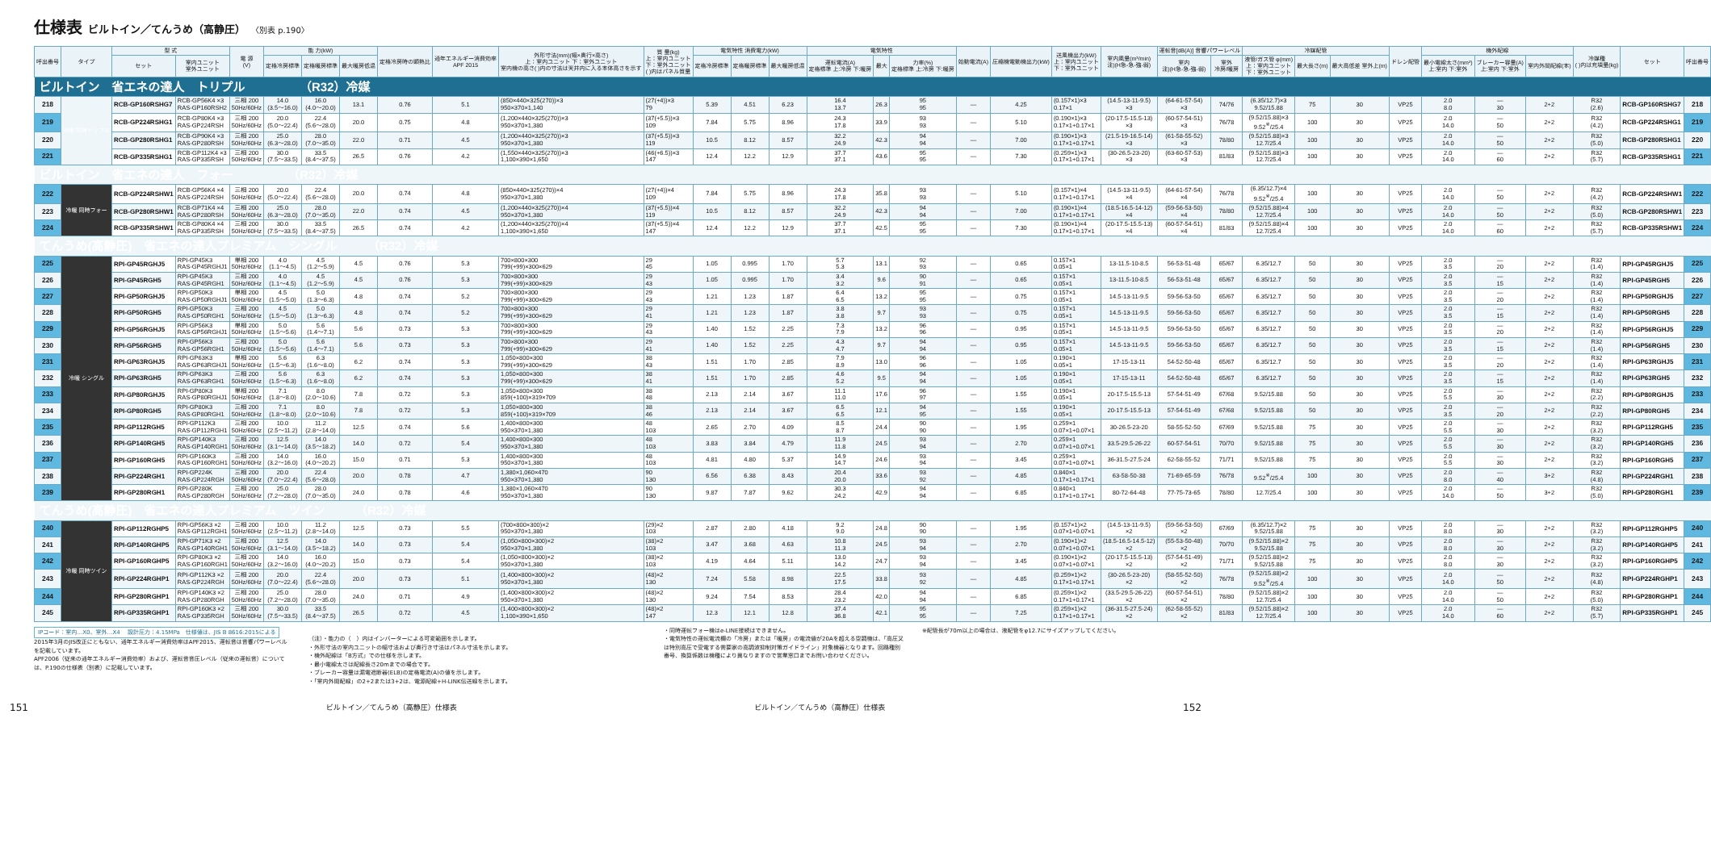仕様表 ビルトイン／てんうめ（高静圧） 〈別表 p.190〉
| 呼出番号 | タイプ | 型 式 | | 電 源 (V) | 能 力(kW) | | | 定格冷房時の顕熱比 | 通年エネルギー消費効率 APF 2015 | 外形寸法(mm)(幅×奥行×高さ) 上：室内ユニット 下：室外ユニット 室内機の高さ( )内の寸法は天井内に入る本体高さを示す | 質 量(kg) 上：室内ユニット 下：室外ユニット ( )内はパネル質量 | 電気特性 消費電力(kW) | | | 電気特性 | | | 始動電流(A) | 圧縮機電動機出力(kW) | 送風機出力(kW) 上：室内ユニット 下：室外ユニット | 室内風量(m³/min) 注)(H急-急-強-弱) | 運転音[dB(A)] 音響パワーレベル | | 冷媒配管 | | | ドレン配管 | 機外配線 | | | 冷媒種 ( )内は充填量(kg) | セット | 呼出番号 |
| --- | --- | --- | --- | --- | --- | --- | --- | --- | --- | --- | --- | --- | --- | --- | --- | --- | --- | --- | --- | --- | --- | --- | --- | --- | --- | --- | --- | --- | --- | --- | --- | --- | --- |
| | | セット | 室内ユニット 室外ユニット | | 定格冷房標準 | 定格暖房標準 | 最大暖房低温 | | | | | 定格冷房標準 | 定格暖房標準 | 最大暖房低温 | 運転電流(A) 定格標準 上:冷房 下:暖房 | 最大 | 力率(%) 定格標準 上:冷房 下:暖房 | | | | | 室内 注)(H急-急-強-弱) | 室外 冷房/暖房 | 液管/ガス管 φ(mm) 上：室内ユニット 下：室外ユニット | 最大長さ(m) | 最大高低差 室外上(m) | | 最小電線太さ(mm²) 上:室内 下:室外 | ブレーカー容量(A) 上:室内 下:室外 | 室内外間配線(本) | | | |
| ビルトイン 省エネの達人 トリプル （R32）冷媒 | | | | | | | | | | | | | | | | | | | | | | | | | | | | | | | | | |
| 218 | 冷暖 同時トリプル | RCB-GP160RSHG7 | RCB-GP56K4 ×3 RAS-GP160RSH2 | 三相 200 50Hz/60Hz | 14.0 (3.5～16.0) | 16.0 (4.0～20.0) | 13.1 | 0.76 | 5.1 | (850×440×325(270))×3 950×370×1,140 | (27(+4))×3 79 | 5.39 | 4.51 | 6.23 | 16.4 13.7 | 26.3 | 95 95 | — | 4.25 | (0.157×1)×3 0.17×1 | (14.5-13-11-9.5) ×3 | (64-61-57-54) ×3 | 74/76 | (6.35/12.7)×3 9.52/15.88 | 75 | 30 | VP25 | 2.0 8.0 | — 30 | 2+2 | R32 (2.6) | RCB-GP160RSHG7 | 218 |
| 219 | | RCB-GP224RSHG1 | RCB-GP80K4 ×3 RAS-GP224RSH | 三相 200 50Hz/60Hz | 20.0 (5.0～22.4) | 22.4 (5.6～28.0) | 20.0 | 0.75 | 4.8 | (1,200×440×325(270))×3 950×370×1,380 | (37(+5.5))×3 109 | 7.84 | 5.75 | 8.96 | 24.3 17.8 | 33.9 | 93 93 | — | 5.10 | (0.190×1)×3 0.17×1+0.17×1 | (20-17.5-15.5-13) ×3 | (60-57-54-51) ×3 | 76/78 | (9.52/15.88)×3 9.52<sup>※</sup>/25.4 | 100 | 30 | VP25 | 2.0 14.0 | — 50 | 2+2 | R32 (4.2) | RCB-GP224RSHG1 | 219 |
| 220 | | RCB-GP280RSHG1 | RCB-GP90K4 ×3 RAS-GP280RSH | 三相 200 50Hz/60Hz | 25.0 (6.3～28.0) | 28.0 (7.0～35.0) | 22.0 | 0.71 | 4.5 | (1,200×440×325(270))×3 950×370×1,380 | (37(+5.5))×3 119 | 10.5 | 8.12 | 8.57 | 32.2 24.9 | 42.3 | 94 94 | — | 7.00 | (0.190×1)×3 0.17×1+0.17×1 | (21.5-19-16.5-14) ×3 | (61-58-55-52) ×3 | 78/80 | (9.52/15.88)×3 12.7/25.4 | 100 | 30 | VP25 | 2.0 14.0 | — 50 | 2+2 | R32 (5.0) | RCB-GP280RSHG1 | 220 |
| 221 | | RCB-GP335RSHG1 | RCB-GP112K4 ×3 RAS-GP335RSH | 三相 200 50Hz/60Hz | 30.0 (7.5～33.5) | 33.5 (8.4～37.5) | 26.5 | 0.76 | 4.2 | (1,550×440×325(270))×3 1,100×390×1,650 | (46(+6.5))×3 147 | 12.4 | 12.2 | 12.9 | 37.7 37.1 | 43.6 | 95 95 | — | 7.30 | (0.259×1)×3 0.17×1+0.17×1 | (30-26.5-23-20) ×3 | (63-60-57-53) ×3 | 81/83 | (9.52/15.88)×3 12.7/25.4 | 100 | 30 | VP25 | 2.0 14.0 | — 60 | 2+2 | R32 (5.7) | RCB-GP335RSHG1 | 221 |
| ビルトイン 省エネの達人 フォー （R32）冷媒 | | | | | | | | | | | | | | | | | | | | | | | | | | | | | | | | | |
| 222 | 冷暖 同時フォー | RCB-GP224RSHW1 | RCB-GP56K4 ×4 RAS-GP224RSH | 三相 200 50Hz/60Hz | 20.0 (5.0～22.4) | 22.4 (5.6～28.0) | 20.0 | 0.74 | 4.8 | (850×440×325(270))×4 950×370×1,380 | (27(+4))×4 109 | 7.84 | 5.75 | 8.96 | 24.3 17.8 | 35.8 | 93 93 | — | 5.10 | (0.157×1)×4 0.17×1+0.17×1 | (14.5-13-11-9.5) ×4 | (64-61-57-54) ×4 | 76/78 | (6.35/12.7)×4 9.52<sup>※</sup>/25.4 | 100 | 30 | VP25 | 2.0 14.0 | — 50 | 2+2 | R32 (4.2) | RCB-GP224RSHW1 | 222 |
| 223 | | RCB-GP280RSHW1 | RCB-GP71K4 ×4 RAS-GP280RSH | 三相 200 50Hz/60Hz | 25.0 (6.3～28.0) | 28.0 (7.0～35.0) | 22.0 | 0.74 | 4.5 | (1,200×440×325(270))×4 950×370×1,380 | (37(+5.5))×4 119 | 10.5 | 8.12 | 8.57 | 32.2 24.9 | 42.3 | 94 94 | — | 7.00 | (0.190×1)×4 0.17×1+0.17×1 | (18.5-16.5-14-12) ×4 | (59-56-53-50) ×4 | 78/80 | (9.52/15.88)×4 12.7/25.4 | 100 | 30 | VP25 | 2.0 14.0 | — 50 | 2+2 | R32 (5.0) | RCB-GP280RSHW1 | 223 |
| 224 | | RCB-GP335RSHW1 | RCB-GP80K4 ×4 RAS-GP335RSH | 三相 200 50Hz/60Hz | 30.0 (7.5～33.5) | 33.5 (8.4～37.5) | 26.5 | 0.74 | 4.2 | (1,200×440×325(270))×4 1,100×390×1,650 | (37(+5.5))×4 147 | 12.4 | 12.2 | 12.9 | 37.7 37.1 | 42.5 | 95 95 | — | 7.30 | (0.190×1)×4 0.17×1+0.17×1 | (20-17.5-15.5-13) ×4 | (60-57-54-51) ×4 | 81/83 | (9.52/15.88)×4 12.7/25.4 | 100 | 30 | VP25 | 2.0 14.0 | — 60 | 2+2 | R32 (5.7) | RCB-GP335RSHW1 | 224 |
| てんうめ(高静圧) 省エネの達人プレミアム シングル （R32）冷媒 | | | | | | | | | | | | | | | | | | | | | | | | | | | | | | | | | |
| 225 | 冷暖 シングル | RPI-GP45RGHJ5 | RPI-GP45K3 RAS-GP45RGHJ1 | 単相 200 50Hz/60Hz | 4.0 (1.1～4.5) | 4.5 (1.2～5.9) | 4.5 | 0.76 | 5.3 | 700×800×300 799(+99)×300×629 | 29 45 | 1.05 | 0.995 | 1.70 | 5.7 5.3 | 13.1 | 92 93 | — | 0.65 | 0.157×1 0.05×1 | 13-11.5-10-8.5 | 56-53-51-48 | 65/67 | 6.35/12.7 | 50 | 30 | VP25 | 2.0 3.5 | — 20 | 2+2 | R32 (1.4) | RPI-GP45RGHJ5 | 225 |
| 226 | | RPI-GP45RGH5 | RPI-GP45K3 RAS-GP45RGH1 | 三相 200 50Hz/60Hz | 4.0 (1.1～4.5) | 4.5 (1.2～5.9) | 4.5 | 0.76 | 5.3 | 700×800×300 799(+99)×300×629 | 29 43 | 1.05 | 0.995 | 1.70 | 3.4 3.2 | 9.6 | 90 91 | — | 0.65 | 0.157×1 0.05×1 | 13-11.5-10-8.5 | 56-53-51-48 | 65/67 | 6.35/12.7 | 50 | 30 | VP25 | 2.0 3.5 | — 15 | 2+2 | R32 (1.4) | RPI-GP45RGH5 | 226 |
| 227 | | RPI-GP50RGHJ5 | RPI-GP50K3 RAS-GP50RGHJ1 | 単相 200 50Hz/60Hz | 4.5 (1.5～5.0) | 5.0 (1.3～6.3) | 4.8 | 0.74 | 5.2 | 700×800×300 799(+99)×300×629 | 29 43 | 1.21 | 1.23 | 1.87 | 6.4 6.5 | 13.2 | 95 95 | — | 0.75 | 0.157×1 0.05×1 | 14.5-13-11-9.5 | 59-56-53-50 | 65/67 | 6.35/12.7 | 50 | 30 | VP25 | 2.0 3.5 | — 20 | 2+2 | R32 (1.4) | RPI-GP50RGHJ5 | 227 |
| 228 | | RPI-GP50RGH5 | RPI-GP50K3 RAS-GP50RGH1 | 三相 200 50Hz/60Hz | 4.5 (1.5～5.0) | 5.0 (1.3～6.3) | 4.8 | 0.74 | 5.2 | 700×800×300 799(+99)×300×629 | 29 41 | 1.21 | 1.23 | 1.87 | 3.8 3.8 | 9.7 | 93 93 | — | 0.75 | 0.157×1 0.05×1 | 14.5-13-11-9.5 | 59-56-53-50 | 65/67 | 6.35/12.7 | 50 | 30 | VP25 | 2.0 3.5 | — 15 | 2+2 | R32 (1.4) | RPI-GP50RGH5 | 228 |
| 229 | | RPI-GP56RGHJ5 | RPI-GP56K3 RAS-GP56RGHJ1 | 単相 200 50Hz/60Hz | 5.0 (1.5～5.6) | 5.6 (1.4～7.1) | 5.6 | 0.73 | 5.3 | 700×800×300 799(+99)×300×629 | 29 43 | 1.40 | 1.52 | 2.25 | 7.3 7.9 | 13.2 | 96 96 | — | 0.95 | 0.157×1 0.05×1 | 14.5-13-11-9.5 | 59-56-53-50 | 65/67 | 6.35/12.7 | 50 | 30 | VP25 | 2.0 3.5 | — 20 | 2+2 | R32 (1.4) | RPI-GP56RGHJ5 | 229 |
| 230 | | RPI-GP56RGH5 | RPI-GP56K3 RAS-GP56RGH1 | 三相 200 50Hz/60Hz | 5.0 (1.5～5.6) | 5.6 (1.4～7.1) | 5.6 | 0.73 | 5.3 | 700×800×300 799(+99)×300×629 | 29 41 | 1.40 | 1.52 | 2.25 | 4.3 4.7 | 9.7 | 94 94 | — | 0.95 | 0.157×1 0.05×1 | 14.5-13-11-9.5 | 59-56-53-50 | 65/67 | 6.35/12.7 | 50 | 30 | VP25 | 2.0 3.5 | — 15 | 2+2 | R32 (1.4) | RPI-GP56RGH5 | 230 |
| 231 | | RPI-GP63RGHJ5 | RPI-GP63K3 RAS-GP63RGHJ1 | 単相 200 50Hz/60Hz | 5.6 (1.5～6.3) | 6.3 (1.6～8.0) | 6.2 | 0.74 | 5.3 | 1,050×800×300 799(+99)×300×629 | 38 43 | 1.51 | 1.70 | 2.85 | 7.9 8.9 | 13.0 | 96 96 | — | 1.05 | 0.190×1 0.05×1 | 17-15-13-11 | 54-52-50-48 | 65/67 | 6.35/12.7 | 50 | 30 | VP25 | 2.0 3.5 | — 20 | 2+2 | R32 (1.4) | RPI-GP63RGHJ5 | 231 |
| 232 | | RPI-GP63RGH5 | RPI-GP63K3 RAS-GP63RGH1 | 三相 200 50Hz/60Hz | 5.6 (1.5～6.3) | 6.3 (1.6～8.0) | 6.2 | 0.74 | 5.3 | 1,050×800×300 799(+99)×300×629 | 38 41 | 1.51 | 1.70 | 2.85 | 4.6 5.2 | 9.5 | 94 94 | — | 1.05 | 0.190×1 0.05×1 | 17-15-13-11 | 54-52-50-48 | 65/67 | 6.35/12.7 | 50 | 30 | VP25 | 2.0 3.5 | — 15 | 2+2 | R32 (1.4) | RPI-GP63RGH5 | 232 |
| 233 | | RPI-GP80RGHJ5 | RPI-GP80K3 RAS-GP80RGHJ1 | 単相 200 50Hz/60Hz | 7.1 (1.8～8.0) | 8.0 (2.0～10.6) | 7.8 | 0.72 | 5.3 | 1,050×800×300 859(+100)×319×709 | 38 48 | 2.13 | 2.14 | 3.67 | 11.1 11.0 | 17.6 | 96 97 | — | 1.55 | 0.190×1 0.05×1 | 20-17.5-15.5-13 | 57-54-51-49 | 67/68 | 9.52/15.88 | 50 | 30 | VP25 | 2.0 5.5 | — 30 | 2+2 | R32 (2.2) | RPI-GP80RGHJ5 | 233 |
| 234 | | RPI-GP80RGH5 | RPI-GP80K3 RAS-GP80RGH1 | 三相 200 50Hz/60Hz | 7.1 (1.8～8.0) | 8.0 (2.0～10.6) | 7.8 | 0.72 | 5.3 | 1,050×800×300 859(+100)×319×709 | 38 46 | 2.13 | 2.14 | 3.67 | 6.5 6.5 | 12.1 | 94 95 | — | 1.55 | 0.190×1 0.05×1 | 20-17.5-15.5-13 | 57-54-51-49 | 67/68 | 9.52/15.88 | 50 | 30 | VP25 | 2.0 3.5 | — 20 | 2+2 | R32 (2.2) | RPI-GP80RGH5 | 234 |
| 235 | | RPI-GP112RGH5 | RPI-GP112K3 RAS-GP112RGH1 | 三相 200 50Hz/60Hz | 10.0 (2.5～11.2) | 11.2 (2.8～14.0) | 12.5 | 0.74 | 5.6 | 1,400×800×300 950×370×1,380 | 48 103 | 2.65 | 2.70 | 4.09 | 8.5 8.7 | 24.4 | 90 90 | — | 1.95 | 0.259×1 0.07×1+0.07×1 | 30-26.5-23-20 | 58-55-52-50 | 67/69 | 9.52/15.88 | 75 | 30 | VP25 | 2.0 5.5 | — 30 | 2+2 | R32 (3.2) | RPI-GP112RGH5 | 235 |
| 236 | | RPI-GP140RGH5 | RPI-GP140K3 RAS-GP140RGH1 | 三相 200 50Hz/60Hz | 12.5 (3.1～14.0) | 14.0 (3.5～18.2) | 14.0 | 0.72 | 5.4 | 1,400×800×300 950×370×1,380 | 48 103 | 3.83 | 3.84 | 4.79 | 11.9 11.8 | 24.5 | 93 94 | — | 2.70 | 0.259×1 0.07×1+0.07×1 | 33.5-29.5-26-22 | 60-57-54-51 | 70/70 | 9.52/15.88 | 75 | 30 | VP25 | 2.0 5.5 | — 30 | 2+2 | R32 (3.2) | RPI-GP140RGH5 | 236 |
| 237 | | RPI-GP160RGH5 | RPI-GP160K3 RAS-GP160RGH1 | 三相 200 50Hz/60Hz | 14.0 (3.2～16.0) | 16.0 (4.0～20.2) | 15.0 | 0.71 | 5.3 | 1,400×800×300 950×370×1,380 | 48 103 | 4.81 | 4.80 | 5.37 | 14.9 14.7 | 24.6 | 93 94 | — | 3.45 | 0.259×1 0.07×1+0.07×1 | 36-31.5-27.5-24 | 62-58-55-52 | 71/71 | 9.52/15.88 | 75 | 30 | VP25 | 2.0 5.5 | — 30 | 2+2 | R32 (3.2) | RPI-GP160RGH5 | 237 |
| 238 | | RPI-GP224RGH1 | RPI-GP224K RAS-GP224RGH | 三相 200 50Hz/60Hz | 20.0 (7.0～22.4) | 22.4 (5.6～28.0) | 20.0 | 0.78 | 4.7 | 1,380×1,060×470 950×370×1,380 | 90 130 | 6.56 | 6.38 | 8.43 | 20.4 20.0 | 33.6 | 93 92 | — | 4.85 | 0.840×1 0.17×1+0.17×1 | 63-58-50-38 | 71-69-65-59 | 76/78 | 9.52<sup>※</sup>/25.4 | 100 | 30 | VP25 | 2.0 8.0 | — 40 | 3+2 | R32 (4.8) | RPI-GP224RGH1 | 238 |
| 239 | | RPI-GP280RGH1 | RPI-GP280K RAS-GP280RGH | 三相 200 50Hz/60Hz | 25.0 (7.2～28.0) | 28.0 (7.0～35.0) | 24.0 | 0.78 | 4.6 | 1,380×1,060×470 950×370×1,380 | 90 130 | 9.87 | 7.87 | 9.62 | 30.3 24.2 | 42.9 | 94 94 | — | 6.85 | 0.840×1 0.17×1+0.17×1 | 80-72-64-48 | 77-75-73-65 | 78/80 | 12.7/25.4 | 100 | 30 | VP25 | 2.0 14.0 | — 50 | 3+2 | R32 (5.0) | RPI-GP280RGH1 | 239 |
| てんうめ(高静圧) 省エネの達人プレミアム ツイン （R32）冷媒 | | | | | | | | | | | | | | | | | | | | | | | | | | | | | | | | | |
| 240 | 冷暖 同時ツイン | RPI-GP112RGHP5 | RPI-GP56K3 ×2 RAS-GP112RGH1 | 三相 200 50Hz/60Hz | 10.0 (2.5～11.2) | 11.2 (2.8～14.0) | 12.5 | 0.73 | 5.5 | (700×800×300)×2 950×370×1,380 | (29)×2 103 | 2.87 | 2.80 | 4.18 | 9.2 9.0 | 24.8 | 90 90 | — | 1.95 | (0.157×1)×2 0.07×1+0.07×1 | (14.5-13-11-9.5) ×2 | (59-56-53-50) ×2 | 67/69 | (6.35/12.7)×2 9.52/15.88 | 75 | 30 | VP25 | 2.0 8.0 | — 30 | 2+2 | R32 (3.2) | RPI-GP112RGHP5 | 240 |
| 241 | | RPI-GP140RGHP5 | RPI-GP71K3 ×2 RAS-GP140RGH1 | 三相 200 50Hz/60Hz | 12.5 (3.1～14.0) | 14.0 (3.5～18.2) | 14.0 | 0.73 | 5.4 | (1,050×800×300)×2 950×370×1,380 | (38)×2 103 | 3.47 | 3.68 | 4.63 | 10.8 11.3 | 24.5 | 93 94 | — | 2.70 | (0.190×1)×2 0.07×1+0.07×1 | (18.5-16.5-14.5-12) ×2 | (55-53-50-48) ×2 | 70/70 | (9.52/15.88)×2 9.52/15.88 | 75 | 30 | VP25 | 2.0 8.0 | — 30 | 2+2 | R32 (3.2) | RPI-GP140RGHP5 | 241 |
| 242 | | RPI-GP160RGHP5 | RPI-GP80K3 ×2 RAS-GP160RGH1 | 三相 200 50Hz/60Hz | 14.0 (3.2～16.0) | 16.0 (4.0～20.2) | 15.0 | 0.73 | 5.4 | (1,050×800×300)×2 950×370×1,380 | (38)×2 103 | 4.19 | 4.64 | 5.11 | 13.0 14.2 | 24.7 | 93 94 | — | 3.45 | (0.190×1)×2 0.07×1+0.07×1 | (20-17.5-15.5-13) ×2 | (57-54-51-49) ×2 | 71/71 | (9.52/15.88)×2 9.52/15.88 | 75 | 30 | VP25 | 2.0 8.0 | — 30 | 2+2 | R32 (3.2) | RPI-GP160RGHP5 | 242 |
| 243 | | RPI-GP224RGHP1 | RPI-GP112K3 ×2 RAS-GP224RGH | 三相 200 50Hz/60Hz | 20.0 (7.0～22.4) | 22.4 (5.6～28.0) | 20.0 | 0.73 | 5.1 | (1,400×800×300)×2 950×370×1,380 | (48)×2 130 | 7.24 | 5.58 | 8.98 | 22.5 17.5 | 33.8 | 93 92 | — | 4.85 | (0.259×1)×2 0.17×1+0.17×1 | (30-26.5-23-20) ×2 | (58-55-52-50) ×2 | 76/78 | (9.52/15.88)×2 9.52<sup>※</sup>/25.4 | 100 | 30 | VP25 | 2.0 14.0 | — 50 | 2+2 | R32 (4.8) | RPI-GP224RGHP1 | 243 |
| 244 | | RPI-GP280RGHP1 | RPI-GP140K3 ×2 RAS-GP280RGH | 三相 200 50Hz/60Hz | 25.0 (7.2～28.0) | 28.0 (7.0～35.0) | 24.0 | 0.71 | 4.9 | (1,400×800×300)×2 950×370×1,380 | (48)×2 130 | 9.24 | 7.54 | 8.53 | 28.4 23.2 | 42.0 | 94 94 | — | 6.85 | (0.259×1)×2 0.17×1+0.17×1 | (33.5-29.5-26-22) ×2 | (60-57-54-51) ×2 | 78/80 | (9.52/15.88)×2 12.7/25.4 | 100 | 30 | VP25 | 2.0 14.0 | — 50 | 2+2 | R32 (5.0) | RPI-GP280RGHP1 | 244 |
| 245 | | RPI-GP335RGHP1 | RPI-GP160K3 ×2 RAS-GP335RGH | 三相 200 50Hz/60Hz | 30.0 (7.5～33.5) | 33.5 (8.4～37.5) | 26.5 | 0.72 | 4.5 | (1,400×800×300)×2 1,100×390×1,650 | (48)×2 147 | 12.3 | 12.1 | 12.8 | 37.4 36.8 | 42.1 | 95 95 | — | 7.25 | (0.259×1)×2 0.17×1+0.17×1 | (36-31.5-27.5-24) ×2 | (62-58-55-52) ×2 | 81/83 | (9.52/15.88)×2 12.7/25.4 | 100 | 30 | VP25 | 2.0 14.0 | — 60 | 2+2 | R32 (5.7) | RPI-GP335RGHP1 | 245 |
IPコード：室内…X0、室外…X4　 設計圧力：4.15MPa　仕様値は、JIS B 8616:2015による
2015年3月のJIS改正にともない、通年エネルギー消費効率はAPF2015、運転音は音響パワーレベルを記載しています。
APF2006（従来の通年エネルギー消費効率）および、運転音音圧レベル（従来の運転音）については、P.190の仕様表（別表）に記載しています。
（注）・能力の（　）内はインバーターによる可変範囲を示します。
・外形寸法の室内ユニットの幅寸法および奥行き寸法はパネル寸法を示します。
・機外配線は「B方式」での仕様を示します。
・最小電線太さは配線長さ20mまでの場合です。
・ブレーカー容量は漏電遮断器(ELB)の定格電流(A)の値を示します。
・「室内外間配線」の2+2または3+2は、電源配線+H-LINK伝送線を示します。
・同時運転フォー機はe-LINE接続はできません。
・電気特性の運転電流欄の「冷房」または「暖房」の電流値が20Aを超える空調機は、「高圧又は特別高圧で受電する需要家の高調波抑制対策ガイドライン」対象機器となります。回路種別番号、換算係数は機種により異なりますので営業窓口までお問い合わせください。
※配管長が70m以上の場合は、液配管をφ12.7にサイズアップしてください。
151 ビルトイン／てんうめ（高静圧）仕様表 ビルトイン／てんうめ（高静圧）仕様表 152